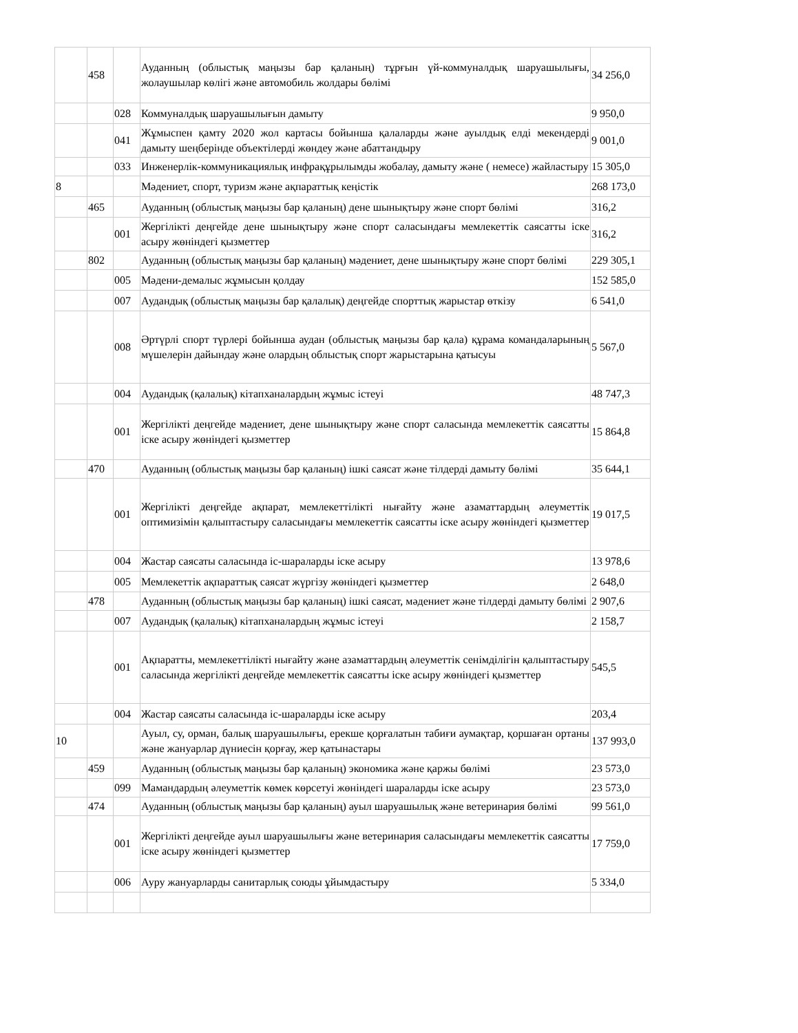| | 458 | | Ауданның (облыстық маңызы бар қаланың) тұрғын үй-коммуналдық шаруашылығы, жолаушылар көлігі және автомобиль жолдары бөлімі | 34 256,0 |
| | | 028 | Коммуналдық шаруашылығын дамыту | 9 950,0 |
| | | 041 | Жұмыспен қамту 2020 жол картасы бойынша қалаларды және ауылдық елді мекендерді дамыту шеңберінде объектілерді жөндеу және абаттандыру | 9 001,0 |
| | | 033 | Инженерлік-коммуникациялық инфрақұрылымды жобалау, дамыту және ( немесе) жайластыру | 15 305,0 |
| 8 | | | Мәдениет, спорт, туризм және ақпараттық кеңістік | 268 173,0 |
| | 465 | | Ауданның (облыстық маңызы бар қаланың) дене шынықтыру және спорт бөлімі | 316,2 |
| | | 001 | Жергілікті деңгейде дене шынықтыру және спорт саласындағы мемлекеттік саясатты іске асыру жөніндегі қызметтер | 316,2 |
| | 802 | | Ауданның (облыстық маңызы бар қаланың) мәдениет, дене шынықтыру және спорт бөлімі | 229 305,1 |
| | | 005 | Мәдени-демалыс жұмысын қолдау | 152 585,0 |
| | | 007 | Аудандық (облыстық маңызы бар қалалық) деңгейде спорттық жарыстар өткізу | 6 541,0 |
| | | 008 | Әртүрлі спорт түрлері бойынша аудан (облыстық маңызы бар қала) құрама командаларының мүшелерін дайындау және олардың облыстық спорт жарыстарына қатысуы | 5 567,0 |
| | | 004 | Аудандық (қалалық) кітапханалардың жұмыс істеуі | 48 747,3 |
| | | 001 | Жергілікті деңгейде мәдениет, дене шынықтыру және спорт саласында мемлекеттік саясатты іске асыру жөніндегі қызметтер | 15 864,8 |
| | 470 | | Ауданның (облыстық маңызы бар қаланың) ішкі саясат және тілдерді дамыту бөлімі | 35 644,1 |
| | | 001 | Жергілікті деңгейде ақпарат, мемлекеттілікті нығайту және азаматтардың әлеуметтік оптимизімін қалыптастыру саласындағы мемлекеттік саясатты іске асыру жөніндегі қызметтер | 19 017,5 |
| | | 004 | Жастар саясаты саласында іс-шараларды іске асыру | 13 978,6 |
| | | 005 | Мемлекеттік ақпараттық саясат жүргізу жөніндегі қызметтер | 2 648,0 |
| | 478 | | Ауданның (облыстық маңызы бар қаланың) ішкі саясат, мәдениет және тілдерді дамыту бөлімі | 2 907,6 |
| | | 007 | Аудандық (қалалық) кітапханалардың жұмыс істеуі | 2 158,7 |
| | | 001 | Ақпаратты, мемлекеттілікті нығайту және азаматтардың әлеуметтік сенімділігін қалыптастыру саласында жергілікті деңгейде мемлекеттік саясатты іске асыру жөніндегі қызметтер | 545,5 |
| | | 004 | Жастар саясаты саласында іс-шараларды іске асыру | 203,4 |
| 10 | | | Ауыл, су, орман, балық шаруашылығы, ерекше қорғалатын табиғи аумақтар, қоршаған ортаны және жануарлар дүниесін қорғау, жер қатынастары | 137 993,0 |
| | 459 | | Ауданның (облыстық маңызы бар қаланың) экономика және қаржы бөлімі | 23 573,0 |
| | | 099 | Мамандардың әлеуметтік көмек көрсетуі жөніндегі шараларды іске асыру | 23 573,0 |
| | 474 | | Ауданның (облыстық маңызы бар қаланың) ауыл шаруашылық және ветеринария бөлімі | 99 561,0 |
| | | 001 | Жергілікті деңгейде ауыл шаруашылығы және ветеринария саласындағы мемлекеттік саясатты іске асыру жөніндегі қызметтер | 17 759,0 |
| | | 006 | Ауру жануарларды санитарлық союды ұйымдастыру | 5 334,0 |